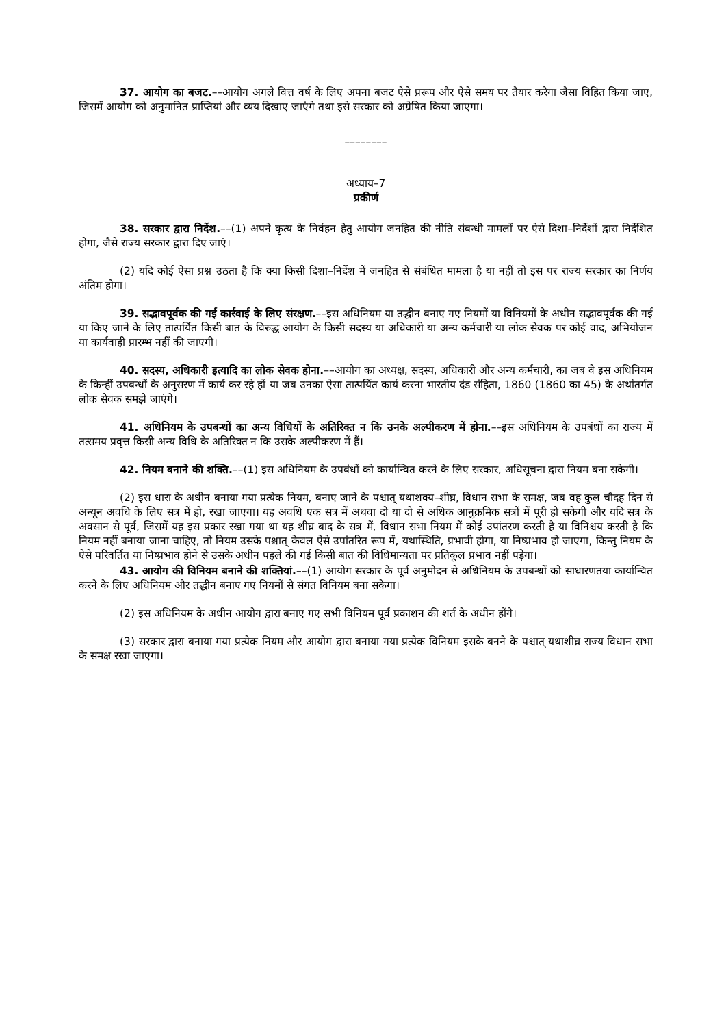37. आयोग का बजट.––आयोग अगले वित्त वर्ष के लिए अपना बजट ऐसे प्ररूप और ऐसे समय पर तैयार करेगा जैसा विहित किया जाए, जिसमें आयोग को अनुमानित प्राप्तियां और व्यय दिखाए जाएंगे तथा इसे सरकार को अग्रेषित किया जाएगा।
––––––––
अध्याय–7
प्रकीर्ण
38. सरकार द्वारा निर्देश.––(1) अपने कृत्य के निर्वहन हेतु आयोग जनहित की नीति संबन्धी मामलों पर ऐसे दिशा–निर्देशों द्वारा निर्देशित होगा, जैसे राज्य सरकार द्वारा दिए जाएं।
(2) यदि कोई ऐसा प्रश्न उठता है कि क्या किसी दिशा–निर्देश में जनहित से संबंधित मामला है या नहीं तो इस पर राज्य सरकार का निर्णय अंतिम होगा।
39. सद्भावपूर्वक की गई कार्रवाई के लिए संरक्षण.––इस अधिनियम या तद्धीन बनाए गए नियमों या विनियमों के अधीन सद्भावपूर्वक की गई या किए जाने के लिए तात्पर्यित किसी बात के विरुद्ध आयोग के किसी सदस्य या अधिकारी या अन्य कर्मचारी या लोक सेवक पर कोई वाद, अभियोजन या कार्यवाही प्रारम्भ नहीं की जाएगी।
40. सदस्य, अधिकारी इत्यादि का लोक सेवक होना.––आयोग का अध्यक्ष, सदस्य, अधिकारी और अन्य कर्मचारी, का जब वे इस अधिनियम के किन्हीं उपबन्धों के अनुसरण में कार्य कर रहे हों या जब उनका ऐसा तात्पर्यित कार्य करना भारतीय दंड संहिता, 1860 (1860 का 45) के अर्थांतर्गत लोक सेवक समझे जाएंगे।
41. अधिनियम के उपबन्धों का अन्य विधियों के अतिरिक्त न कि उनके अल्पीकरण में होना.––इस अधिनियम के उपबंधों का राज्य में तत्समय प्रवृत्त किसी अन्य विधि के अतिरिक्त न कि उसके अल्पीकरण में हैं।
42. नियम बनाने की शक्ति.––(1) इस अधिनियम के उपबंधों को कार्यान्वित करने के लिए सरकार, अधिसूचना द्वारा नियम बना सकेगी।
(2) इस धारा के अधीन बनाया गया प्रत्येक नियम, बनाए जाने के पश्चात् यथाशक्य–शीघ्र, विधान सभा के समक्ष, जब वह कुल चौदह दिन से अन्यून अवधि के लिए सत्र में हो, रखा जाएगा। यह अवधि एक सत्र में अथवा दो या दो से अधिक आनुक्रमिक सत्रों में पूरी हो सकेगी और यदि सत्र के अवसान से पूर्व, जिसमें यह इस प्रकार रखा गया था यह शीघ्र बाद के सत्र में, विधान सभा नियम में कोई उपांतरण करती है या विनिश्चय करती है कि नियम नहीं बनाया जाना चाहिए, तो नियम उसके पश्चात् केवल ऐसे उपांतरित रूप में, यथास्थिति, प्रभावी होगा, या निष्प्रभाव हो जाएगा, किन्तु नियम के ऐसे परिवर्तित या निष्प्रभाव होने से उसके अधीन पहले की गई किसी बात की विधिमान्यता पर प्रतिकूल प्रभाव नहीं पड़ेगा।
43. आयोग की विनियम बनाने की शक्तियां.––(1) आयोग सरकार के पूर्व अनुमोदन से अधिनियम के उपबन्धों को साधारणतया कार्यान्वित करने के लिए अधिनियम और तद्धीन बनाए गए नियमों से संगत विनियम बना सकेगा।
(2) इस अधिनियम के अधीन आयोग द्वारा बनाए गए सभी विनियम पूर्व प्रकाशन की शर्त के अधीन होंगे।
(3) सरकार द्वारा बनाया गया प्रत्येक नियम और आयोग द्वारा बनाया गया प्रत्येक विनियम इसके बनने के पश्चात् यथाशीघ्र राज्य विधान सभा के समक्ष रखा जाएगा।